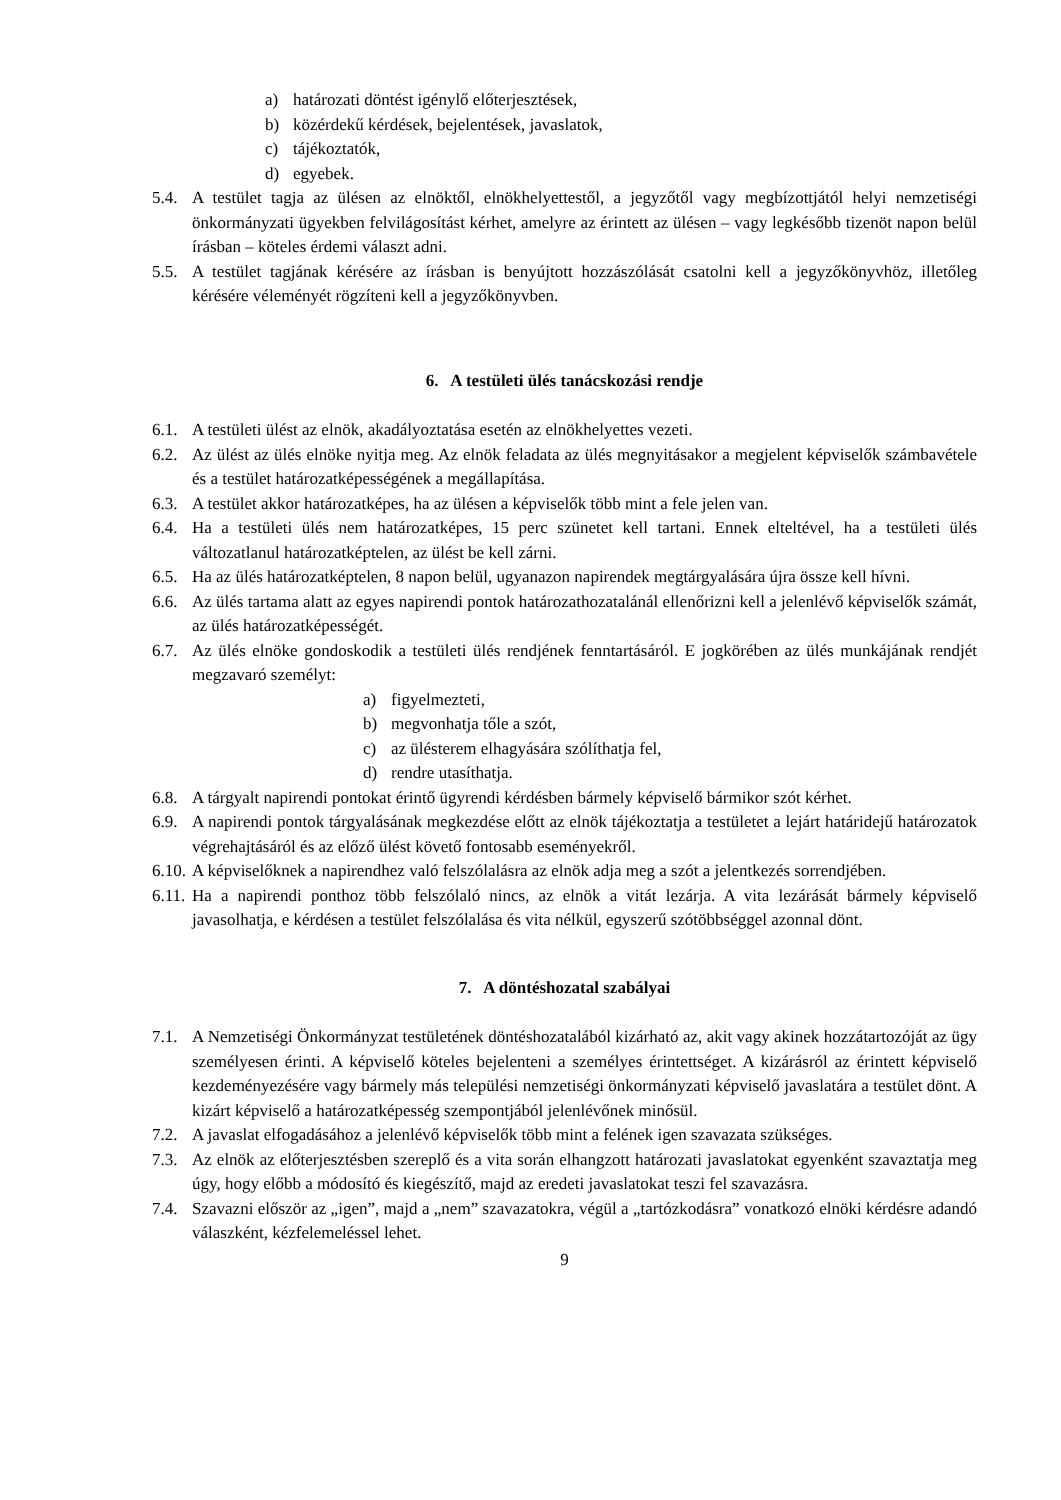a) határozati döntést igénylő előterjesztések,
b) közérdekű kérdések, bejelentések, javaslatok,
c) tájékoztatók,
d) egyebek.
5.4. A testület tagja az ülésen az elnöktől, elnökhelyettestől, a jegyzőtől vagy megbízottjától helyi nemzetiségi önkormányzati ügyekben felvilágosítást kérhet, amelyre az érintett az ülésen – vagy legkésőbb tizenöt napon belül írásban – köteles érdemi választ adni.
5.5. A testület tagjának kérésére az írásban is benyújtott hozzászólását csatolni kell a jegyzőkönyvhöz, illetőleg kérésére véleményét rögzíteni kell a jegyzőkönyvben.
6. A testületi ülés tanácskozási rendje
6.1. A testületi ülést az elnök, akadályoztatása esetén az elnökhelyettes vezeti.
6.2. Az ülést az ülés elnöke nyitja meg. Az elnök feladata az ülés megnyitásakor a megjelent képviselők számbavétele és a testület határozatképességének a megállapítása.
6.3. A testület akkor határozatképes, ha az ülésen a képviselők több mint a fele jelen van.
6.4. Ha a testületi ülés nem határozatképes, 15 perc szünetet kell tartani. Ennek elteltével, ha a testületi ülés változatlanul határozatképtelen, az ülést be kell zárni.
6.5. Ha az ülés határozatképtelen, 8 napon belül, ugyanazon napirendek megtárgyalására újra össze kell hívni.
6.6. Az ülés tartama alatt az egyes napirendi pontok határozathozatalánál ellenőrizni kell a jelenlévő képviselők számát, az ülés határozatképességét.
6.7. Az ülés elnöke gondoskodik a testületi ülés rendjének fenntartásáról. E jogkörében az ülés munkájának rendjét megzavaró személyt:
a) figyelmezteti,
b) megvonhatja tőle a szót,
c) az ülésterem elhagyására szólíthatja fel,
d) rendre utasíthatja.
6.8. A tárgyalt napirendi pontokat érintő ügyrendi kérdésben bármely képviselő bármikor szót kérhet.
6.9. A napirendi pontok tárgyalásának megkezdése előtt az elnök tájékoztatja a testületet a lejárt határidejű határozatok végrehajtásáról és az előző ülést követő fontosabb eseményekről.
6.10. A képviselőknek a napirendhez való felszólalásra az elnök adja meg a szót a jelentkezés sorrendjében.
6.11. Ha a napirendi ponthoz több felszólaló nincs, az elnök a vitát lezárja. A vita lezárását bármely képviselő javasolhatja, e kérdésen a testület felszólalása és vita nélkül, egyszerű szótöbbséggel azonnal dönt.
7. A döntéshozatal szabályai
7.1. A Nemzetiségi Önkormányzat testületének döntéshozatalából kizárható az, akit vagy akinek hozzátartozóját az ügy személyesen érinti. A képviselő köteles bejelenteni a személyes érintettséget. A kizárásról az érintett képviselő kezdeményezésére vagy bármely más települési nemzetiségi önkormányzati képviselő javaslatára a testület dönt. A kizárt képviselő a határozatképesség szempontjából jelenlévőnek minősül.
7.2. A javaslat elfogadásához a jelenlévő képviselők több mint a felének igen szavazata szükséges.
7.3. Az elnök az előterjesztésben szereplő és a vita során elhangzott határozati javaslatokat egyenként szavaztatja meg úgy, hogy előbb a módosító és kiegészítő, majd az eredeti javaslatokat teszi fel szavazásra.
7.4. Szavazni először az „igen”, majd a „nem” szavazatokra, végül a „tartózkodásra” vonatkozó elnöki kérdésre adandó válaszként, kézfelemeléssel lehet.
9